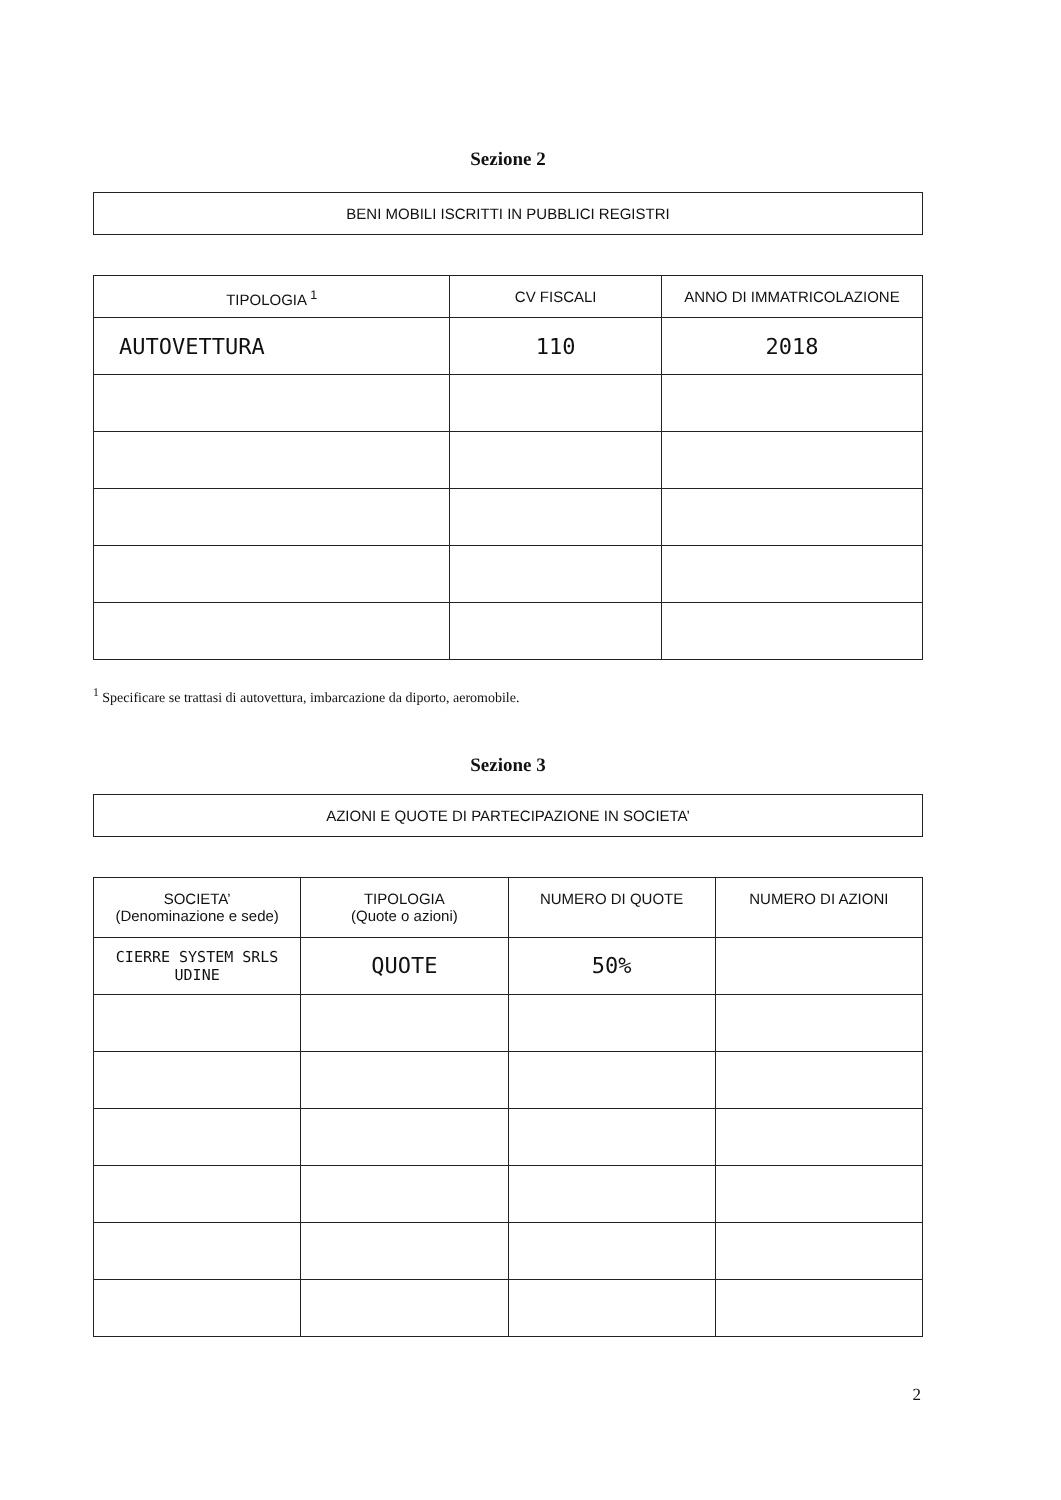Sezione 2
BENI MOBILI ISCRITTI IN PUBBLICI REGISTRI
| TIPOLOGIA <sup>1</sup> | CV FISCALI | ANNO DI IMMATRICOLAZIONE |
| --- | --- | --- |
| AUTOVETTURA | 110 | 2018 |
<sup>1</sup> Specificare se trattasi di autovettura, imbarcazione da diporto, aeromobile.
Sezione 3
AZIONI E QUOTE DI PARTECIPAZIONE IN SOCIETA’
| SOCIETA’ (Denominazione e sede) | TIPOLOGIA (Quote o azioni) | NUMERO DI QUOTE | NUMERO DI AZIONI |
| --- | --- | --- | --- |
| CIERRE SYSTEM SRLS UDINE | QUOTE | 50% | |
2